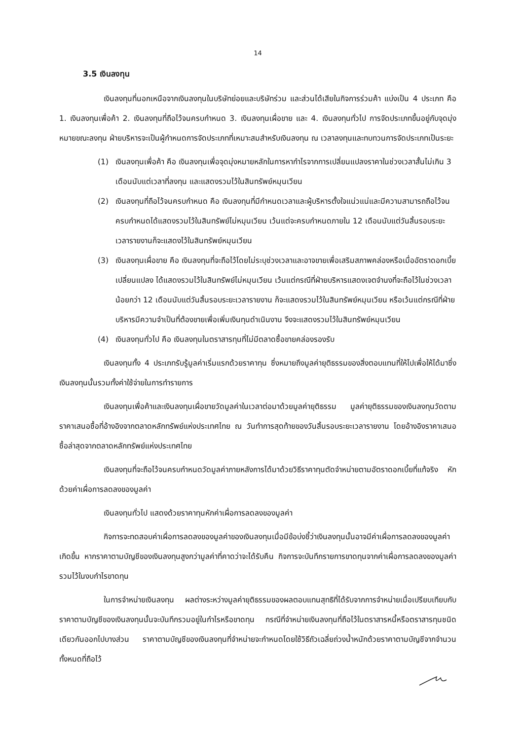14
3.5 เงินลงทุน
เงินลงทุนที่นอกเหนือจากเงินลงทุนในบริษัทย่อยและบริษัทร่วม และส่วนได้เสียในกิจการร่วมค้า แบ่งเป็น 4 ประเภท คือ 1. เงินลงทุนเพื่อค้า 2. เงินลงทุนที่ถือไว้จนครบกำหนด 3. เงินลงทุนเผื่อขาย และ 4. เงินลงทุนทั่วไป การจัดประเภทขึ้นอยู่กับจุดมุ่งหมายขณะลงทุน ฝ่ายบริหารจะเป็นผู้กำหนดการจัดประเภทที่เหมาะสมสำหรับเงินลงทุน ณ เวลาลงทุนและทบทวนการจัดประเภทเป็นระยะ
(1) เงินลงทุนเพื่อค้า คือ เงินลงทุนเพื่อจุดมุ่งหมายหลักในการหากำไรจากการเปลี่ยนแปลงราคาในช่วงเวลาสั้นไม่เกิน 3 เดือนนับแต่เวลาที่ลงทุน และแสดงรวมไว้ในสินทรัพย์หมุนเวียน
(2) เงินลงทุนที่ถือไว้จนครบกำหนด คือ เงินลงทุนที่มีกำหนดเวลาและผู้บริหารตั้งใจแน่วแน่และมีความสามารถถือไว้จนครบกำหนดได้แสดงรวมไว้ในสินทรัพย์ไม่หมุนเวียน เว้นแต่จะครบกำหนดภายใน 12 เดือนนับแต่วันสิ้นรอบระยะเวลารายงานก็จะแสดงไว้ในสินทรัพย์หมุนเวียน
(3) เงินลงทุนเผื่อขาย คือ เงินลงทุนที่จะถือไว้โดยไม่ระบุช่วงเวลาและอาจขายเพื่อเสริมสภาพคล่องหรือเมื่ออัตราดอกเบี้ยเปลี่ยนแปลง ได้แสดงรวมไว้ในสินทรัพย์ไม่หมุนเวียน เว้นแต่กรณีที่ฝ่ายบริหารแสดงเจตจำนงที่จะถือไว้ในช่วงเวลาน้อยกว่า 12 เดือนนับแต่วันสิ้นรอบระยะเวลารายงาน ก็จะแสดงรวมไว้ในสินทรัพย์หมุนเวียน หรือเว้นแต่กรณีที่ฝ่ายบริหารมีความจำเป็นที่ต้องขายเพื่อเพิ่มเงินทุนดำเนินงาน จึงจะแสดงรวมไว้ในสินทรัพย์หมุนเวียน
(4) เงินลงทุนทั่วไป คือ เงินลงทุนในตราสารทุนที่ไม่มีตลาดซื้อขายคล่องรองรับ
เงินลงทุนทั้ง 4 ประเภทรับรู้มูลค่าเริ่มแรกด้วยราคาทุน ซึ่งหมายถึงมูลค่ายุติธรรมของสิ่งตอบแทนที่ให้ไปเพื่อให้ได้มาซึ่งเงินลงทุนนั้นรวมทั้งค่าใช้จ่ายในการทำรายการ
เงินลงทุนเพื่อค้าและเงินลงทุนเผื่อขายวัดมูลค่าในเวลาต่อมาด้วยมูลค่ายุติธรรม มูลค่ายุติธรรมของเงินลงทุนวัดตามราคาเสนอซื้อที่อ้างอิงจากตลาดหลักทรัพย์แห่งประเทศไทย ณ วันทำการสุดท้ายของวันสิ้นรอบระยะเวลารายงาน โดยอ้างอิงราคาเสนอซื้อล่าสุดจากตลาดหลักทรัพย์แห่งประเทศไทย
เงินลงทุนที่จะถือไว้จนครบกำหนดวัดมูลค่าภายหลังการได้มาด้วยวิธีราคาทุนตัดจำหน่ายตามอัตราดอกเบี้ยที่แท้จริง หักด้วยค่าเผื่อการลดลงของมูลค่า
เงินลงทุนทั่วไป แสดงด้วยราคาทุนหักค่าเผื่อการลดลงของมูลค่า
กิจการจะทดสอบค่าเผื่อการลดลงของมูลค่าของเงินลงทุนเมื่อมีข้อบ่งชี้ว่าเงินลงทุนนั้นอาจมีค่าเผื่อการลดลงของมูลค่าเกิดขึ้น หากราคาตามบัญชีของเงินลงทุนสูงกว่ามูลค่าที่คาดว่าจะได้รับคืน กิจการจะบันทึกรายการขาดทุนจากค่าเผื่อการลดลงของมูลค่ารวมไว้ในงบกำไรขาดทุน
ในการจำหน่ายเงินลงทุน ผลต่างระหว่างมูลค่ายุติธรรมของผลตอบแทนสุทธิที่ได้รับจากการจำหน่ายเมื่อเปรียบเทียบกับราคาตามบัญชีของเงินลงทุนนั้นจะบันทึกรวมอยู่ในกำไรหรือขาดทุน กรณีที่จำหน่ายเงินลงทุนที่ถือไว้ในตราสารหนี้หรือตราสารทุนชนิดเดียวกันออกไปบางส่วน ราคาตามบัญชีของเงินลงทุนที่จำหน่ายจะกำหนดโดยใช้วิธีถัวเฉลี่ยถ่วงน้ำหนักด้วยราคาตามบัญชีจากจำนวนทั้งหมดที่ถือไว้